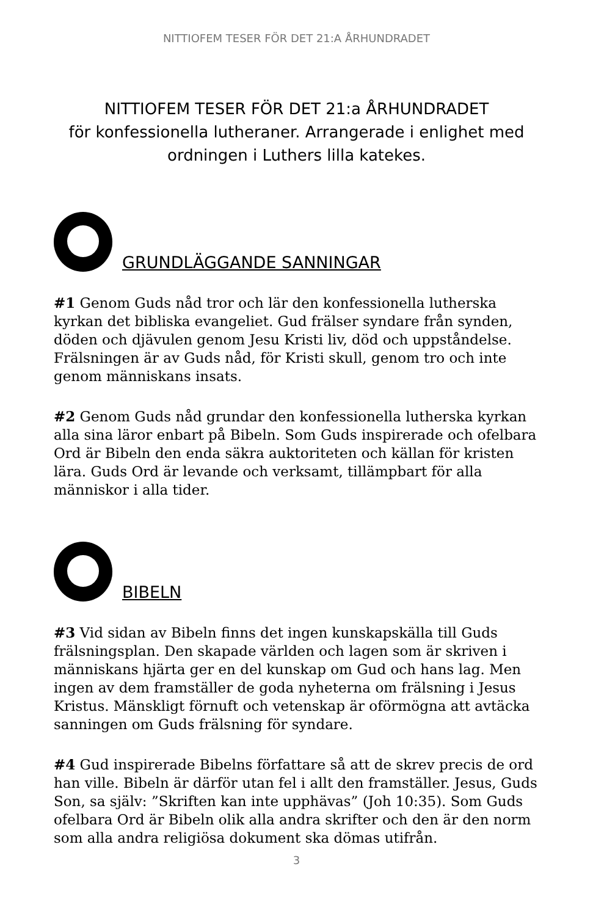NITTIOFEM TESER FÖR DET 21:A ÅRHUNDRADET
NITTIOFEM TESER FÖR DET 21:a ÅRHUNDRADET
för konfessionella lutheraner. Arrangerade i enlighet med ordningen i Luthers lilla katekes.
GRUNDLÄGGANDE SANNINGAR
#1 Genom Guds nåd tror och lär den konfessionella lutherska kyrkan det bibliska evangeliet. Gud frälser syndare från synden, döden och djävulen genom Jesu Kristi liv, död och uppståndelse. Frälsningen är av Guds nåd, för Kristi skull, genom tro och inte genom människans insats.
#2 Genom Guds nåd grundar den konfessionella lutherska kyrkan alla sina läror enbart på Bibeln. Som Guds inspirerade och ofelbara Ord är Bibeln den enda säkra auktoriteten och källan för kristen lära. Guds Ord är levande och verksamt, tillämpbart för alla människor i alla tider.
BIBELN
#3 Vid sidan av Bibeln finns det ingen kunskapskälla till Guds frälsningsplan. Den skapade världen och lagen som är skriven i människans hjärta ger en del kunskap om Gud och hans lag. Men ingen av dem framställer de goda nyheterna om frälsning i Jesus Kristus. Mänskligt förnuft och vetenskap är oförmögna att avtäcka sanningen om Guds frälsning för syndare.
#4 Gud inspirerade Bibelns författare så att de skrev precis de ord han ville. Bibeln är därför utan fel i allt den framställer. Jesus, Guds Son, sa själv: ”Skriften kan inte upphävas” (Joh 10:35). Som Guds ofelbara Ord är Bibeln olik alla andra skrifter och den är den norm som alla andra religiösa dokument ska dömas utifrån.
3